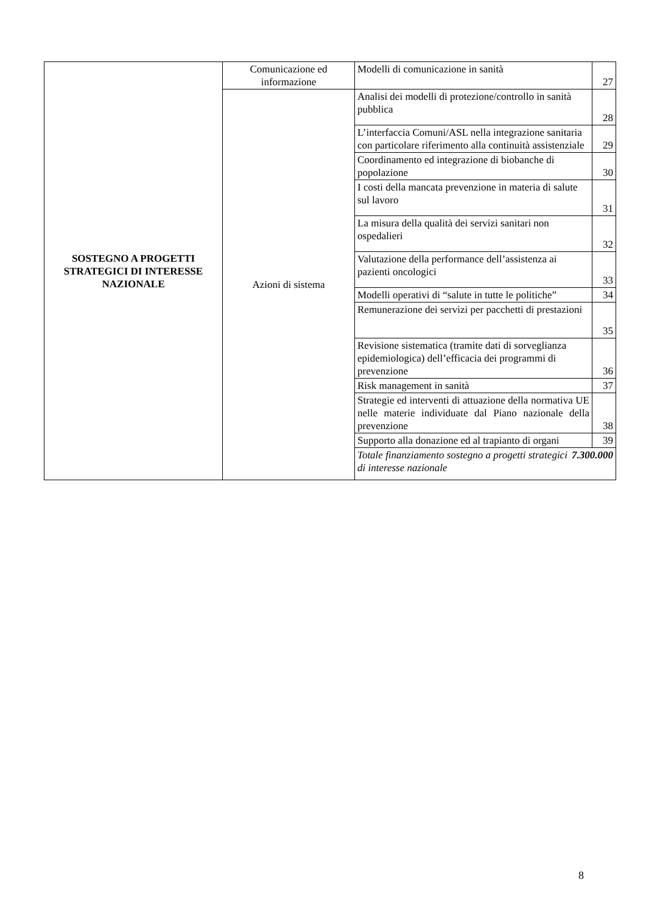| SOSTEGNO A PROGETTI STRATEGICI DI INTERESSE NAZIONALE | Comunicazione ed informazione | Modelli di comunicazione in sanità | 27 |
| | Azioni di sistema | Analisi dei modelli di protezione/controllo in sanità pubblica | 28 |
| | | L’interfaccia Comuni/ASL nella integrazione sanitaria con particolare riferimento alla continuità assistenziale | 29 |
| | | Coordinamento ed integrazione di biobanche di popolazione | 30 |
| | | I costi della mancata prevenzione in materia di salute sul lavoro | 31 |
| | | La misura della qualità dei servizi sanitari non ospedalieri | 32 |
| | | Valutazione della performance dell’assistenza ai pazienti oncologici | 33 |
| | | Modelli operativi di “salute in tutte le politiche” | 34 |
| | | Remunerazione dei servizi per pacchetti di prestazioni | 35 |
| | | Revisione sistematica (tramite dati di sorveglianza epidemiologica) dell’efficacia dei programmi di prevenzione | 36 |
| | | Risk management in sanità | 37 |
| | | Strategie ed interventi di attuazione della normativa UE nelle materie individuate dal Piano nazionale della prevenzione | 38 |
| | | Supporto alla donazione ed al trapianto di organi | 39 |
| | | 7.300.000 Totale finanziamento sostegno a progetti strategici di interesse nazionale | |
8